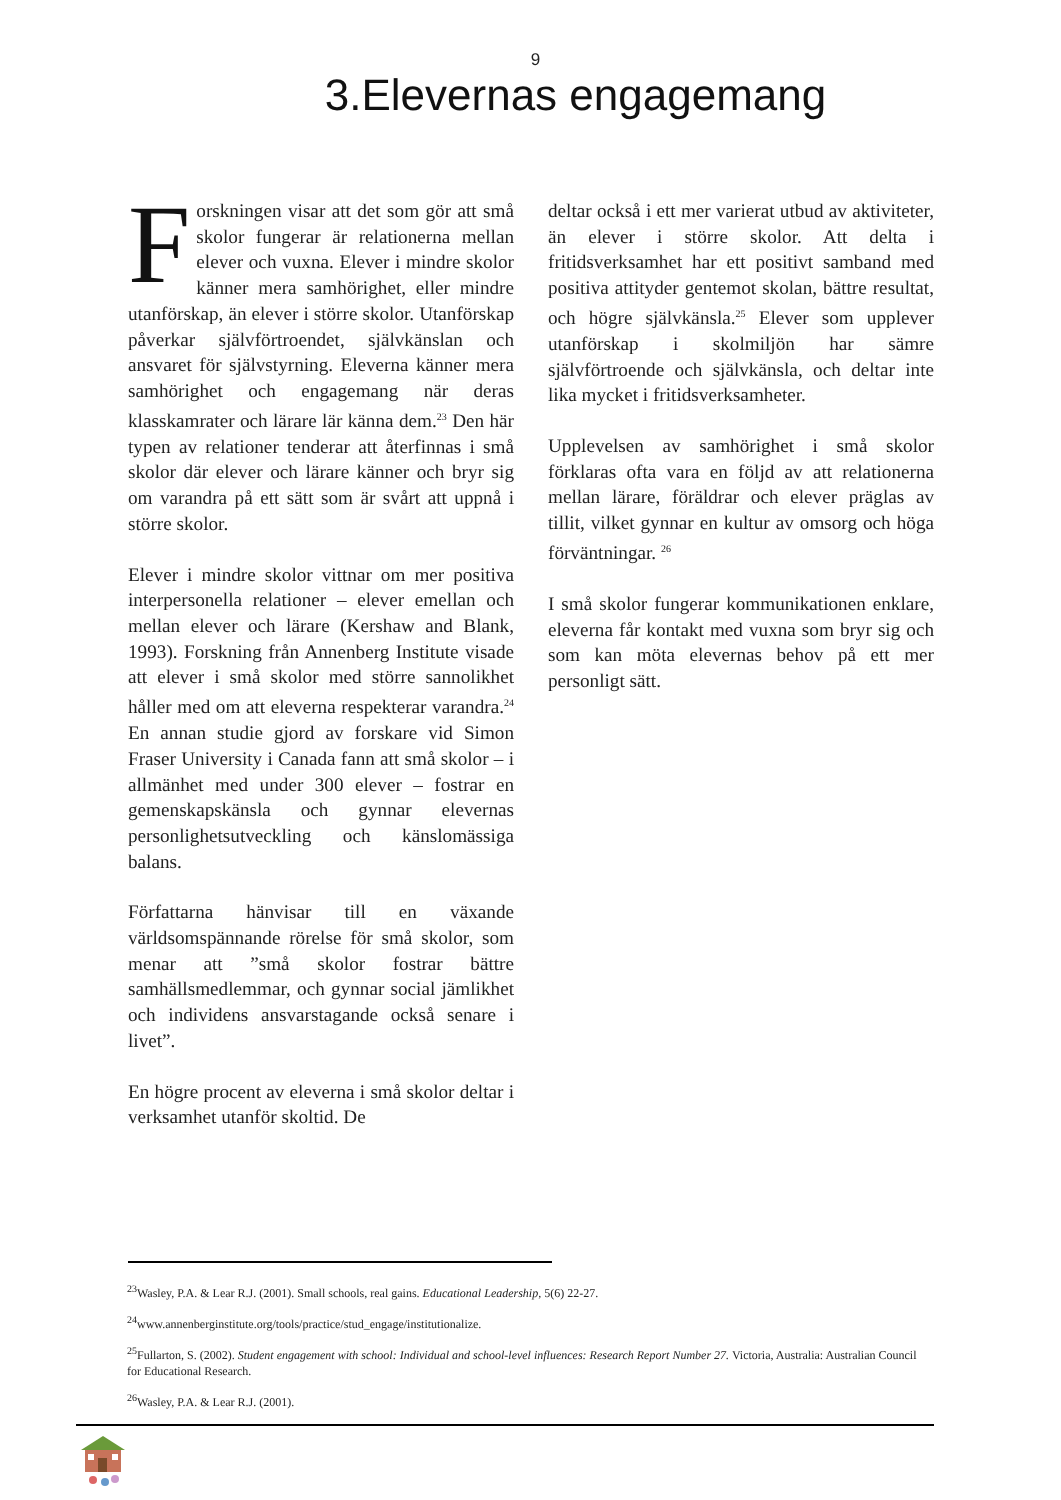9
3.Elevernas engagemang
Forskningen visar att det som gör att små skolor fungerar är relationerna mellan elever och vuxna. Elever i mindre skolor känner mera samhörighet, eller mindre utanförskap, än elever i större skolor. Utanförskap påverkar självförtroendet, självkänslan och ansvaret för självstyrning. Eleverna känner mera samhörighet och engagemang när deras klasskamrater och lärare lär känna dem.<sup>23</sup> Den här typen av relationer tenderar att återfinnas i små skolor där elever och lärare känner och bryr sig om varandra på ett sätt som är svårt att uppnå i större skolor.
Elever i mindre skolor vittnar om mer positiva interpersonella relationer – elever emellan och mellan elever och lärare (Kershaw and Blank, 1993). Forskning från Annenberg Institute visade att elever i små skolor med större sannolikhet håller med om att eleverna respekterar varandra.<sup>24</sup> En annan studie gjord av forskare vid Simon Fraser University i Canada fann att små skolor – i allmänhet med under 300 elever – fostrar en gemenskapskänsla och gynnar elevernas personlighetsutveckling och känslomässiga balans.
Författarna hänvisar till en växande världsomspännande rörelse för små skolor, som menar att ”små skolor fostrar bättre samhällsmedlemmar, och gynnar social jämlikhet och individens ansvarstagande också senare i livet”.
En högre procent av eleverna i små skolor deltar i verksamhet utanför skoltid. De
deltar också i ett mer varierat utbud av aktiviteter, än elever i större skolor. Att delta i fritidsverksamhet har ett positivt samband med positiva attityder gentemot skolan, bättre resultat, och högre självkänsla.<sup>25</sup> Elever som upplever utanförskap i skolmiljön har sämre självförtroende och självkänsla, och deltar inte lika mycket i fritidsverksamheter.
Upplevelsen av samhörighet i små skolor förklaras ofta vara en följd av att relationerna mellan lärare, föräldrar och elever präglas av tillit, vilket gynnar en kultur av omsorg och höga förväntningar. <sup>26</sup>
I små skolor fungerar kommunikationen enklare, eleverna får kontakt med vuxna som bryr sig och som kan möta elevernas behov på ett mer personligt sätt.
<sup>23</sup> Wasley, P.A. & Lear R.J. (2001). Small schools, real gains. Educational Leadership, 5(6) 22-27.
<sup>24</sup> www.annenberginstitute.org/tools/practice/stud_engage/institutionalize.
<sup>25</sup> Fullarton, S. (2002). Student engagement with school: Individual and school-level influences: Research Report Number 27. Victoria, Australia: Australian Council for Educational Research.
<sup>26</sup> Wasley, P.A. & Lear R.J. (2001).